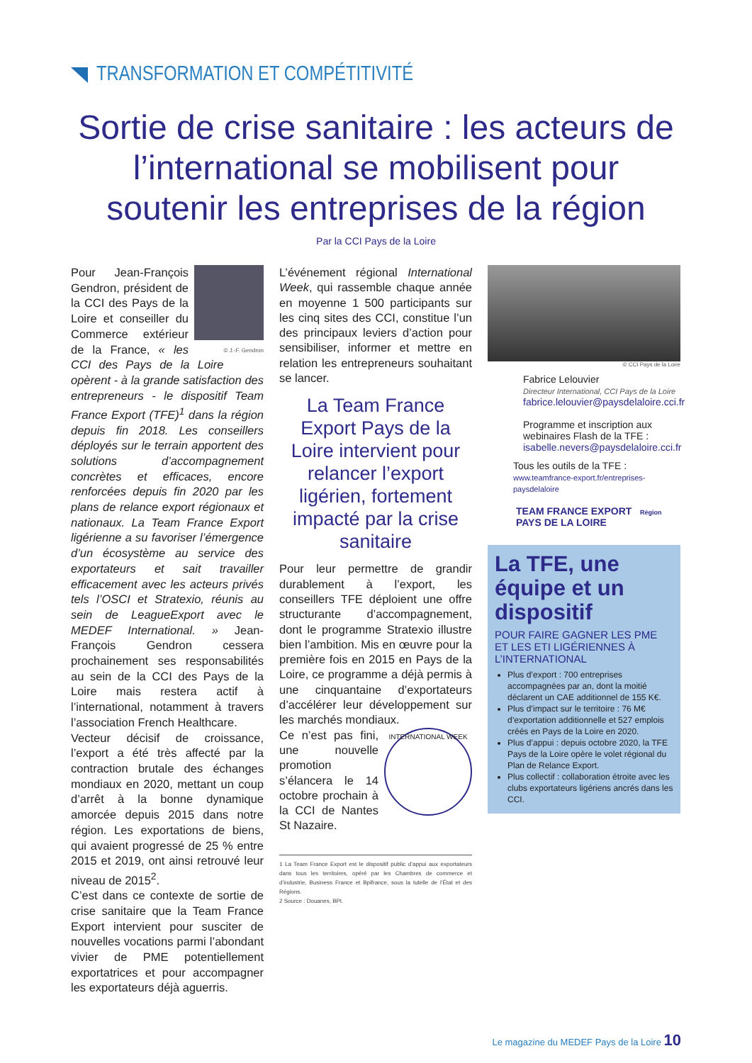TRANSFORMATION ET COMPÉTITIVITÉ
Sortie de crise sanitaire : les acteurs de l’international se mobilisent pour soutenir les entreprises de la région
Par la CCI Pays de la Loire
© J.-F. Gendron
Pour Jean-François Gendron, président de la CCI des Pays de la Loire et conseiller du Commerce extérieur de la France, « les CCI des Pays de la Loire opèrent - à la grande satisfaction des entrepreneurs - le dispositif Team France Export (TFE)<sup>1</sup> dans la région depuis fin 2018. Les conseillers déployés sur le terrain apportent des solutions d’accompagnement concrètes et efficaces, encore renforcées depuis fin 2020 par les plans de relance export régionaux et nationaux. La Team France Export ligérienne a su favoriser l’émergence d’un écosystème au service des exportateurs et sait travailler efficacement avec les acteurs privés tels l’OSCI et Stratexio, réunis au sein de LeagueExport avec le MEDEF International. » Jean-François Gendron cessera prochainement ses responsabilités au sein de la CCI des Pays de la Loire mais restera actif à l’international, notamment à travers l’association French Healthcare.
Vecteur décisif de croissance, l’export a été très affecté par la contraction brutale des échanges mondiaux en 2020, mettant un coup d’arrêt à la bonne dynamique amorcée depuis 2015 dans notre région. Les exportations de biens, qui avaient progressé de 25 % entre 2015 et 2019, ont ainsi retrouvé leur niveau de 2015<sup>2</sup>.
C’est dans ce contexte de sortie de crise sanitaire que la Team France Export intervient pour susciter de nouvelles vocations parmi l’abondant vivier de PME potentiellement exportatrices et pour accompagner les exportateurs déjà aguerris.
L’événement régional International Week, qui rassemble chaque année en moyenne 1 500 participants sur les cinq sites des CCI, constitue l’un des principaux leviers d’action pour sensibiliser, informer et mettre en relation les entrepreneurs souhaitant se lancer.
La Team France Export Pays de la Loire intervient pour relancer l’export ligérien, fortement impacté par la crise sanitaire
Pour leur permettre de grandir durablement à l’export, les conseillers TFE déploient une offre structurante d’accompagnement, dont le programme Stratexio illustre bien l’ambition. Mis en œuvre pour la première fois en 2015 en Pays de la Loire, ce programme a déjà permis à une cinquantaine d’exportateurs d’accélérer leur développement sur les marchés mondiaux.
INTERNATIONAL WEEK Ce n’est pas fini, une nouvelle promotion s’élancera le 14 octobre prochain à la CCI de Nantes St Nazaire.
1 La Team France Export est le dispositif public d’appui aux exportateurs dans tous les territoires, opéré par les Chambres de commerce et d’industrie, Business France et Bpifrance, sous la tutelle de l’État et des Régions.
2 Source : Douanes, BPI.
© CCI Pays de la Loire
Fabrice Lelouvier
Directeur International, CCI Pays de la Loire
fabrice.lelouvier@paysdelaloire.cci.fr
Programme et inscription aux webinaires Flash de la TFE :
isabelle.nevers@paysdelaloire.cci.fr
Tous les outils de la TFE :
www.teamfrance-export.fr/entreprises-paysdelaloire
TEAM FRANCE EXPORT Région PAYS DE LA LOIRE
La TFE, une équipe et un dispositif
POUR FAIRE GAGNER LES PME ET LES ETI LIGÉRIENNES À L’INTERNATIONAL
Plus d’export : 700 entreprises accompagnées par an, dont la moitié déclarent un CAE additionnel de 155 K€.
Plus d’impact sur le territoire : 76 M€ d’exportation additionnelle et 527 emplois créés en Pays de la Loire en 2020.
Plus d’appui : depuis octobre 2020, la TFE Pays de la Loire opère le volet régional du Plan de Relance Export.
Plus collectif : collaboration étroite avec les clubs exportateurs ligériens ancrés dans les CCI.
Le magazine du MEDEF Pays de la Loire 10